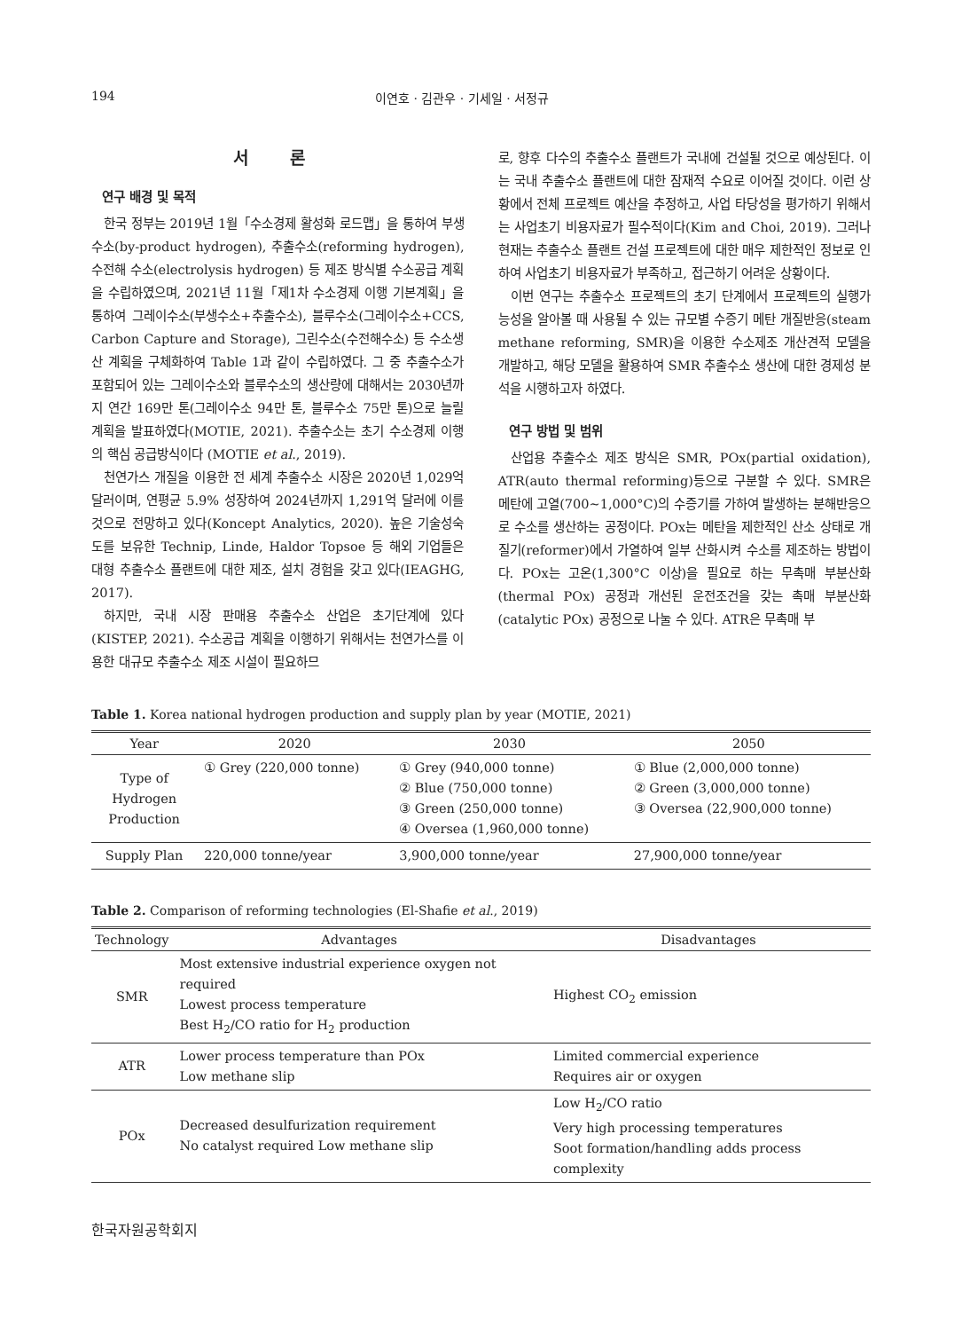194 이연호 · 김관우 · 기세일 · 서정규
서 론
연구 배경 및 목적
한국 정부는 2019년 1월「수소경제 활성화 로드맵」을 통하여 부생수소(by-product hydrogen), 추출수소(reforming hydrogen), 수전해 수소(electrolysis hydrogen) 등 제조 방식별 수소공급 계획을 수립하였으며, 2021년 11월「제1차 수소경제 이행 기본계획」을 통하여 그레이수소(부생수소+추출수소), 블루수소(그레이수소+CCS, Carbon Capture and Storage), 그린수소(수전해수소) 등 수소생산 계획을 구체화하여 Table 1과 같이 수립하였다. 그 중 추출수소가 포함되어 있는 그레이수소와 블루수소의 생산량에 대해서는 2030년까지 연간 169만 톤(그레이수소 94만 톤, 블루수소 75만 톤)으로 늘릴 계획을 발표하였다(MOTIE, 2021). 추출수소는 초기 수소경제 이행의 핵심 공급방식이다 (MOTIE et al., 2019).
천연가스 개질을 이용한 전 세계 추출수소 시장은 2020년 1,029억 달러이며, 연평균 5.9% 성장하여 2024년까지 1,291억 달러에 이를 것으로 전망하고 있다(Koncept Analytics, 2020). 높은 기술성숙도를 보유한 Technip, Linde, Haldor Topsoe 등 해외 기업들은 대형 추출수소 플랜트에 대한 제조, 설치 경험을 갖고 있다(IEAGHG, 2017).
하지만, 국내 시장 판매용 추출수소 산업은 초기단계에 있다(KISTEP, 2021). 수소공급 계획을 이행하기 위해서는 천연가스를 이용한 대규모 추출수소 제조 시설이 필요하므
로, 향후 다수의 추출수소 플랜트가 국내에 건설될 것으로 예상된다. 이는 국내 추출수소 플랜트에 대한 잠재적 수요로 이어질 것이다. 이런 상황에서 전체 프로젝트 예산을 추정하고, 사업 타당성을 평가하기 위해서는 사업초기 비용자료가 필수적이다(Kim and Choi, 2019). 그러나 현재는 추출수소 플랜트 건설 프로젝트에 대한 매우 제한적인 정보로 인하여 사업초기 비용자료가 부족하고, 접근하기 어려운 상황이다.
이번 연구는 추출수소 프로젝트의 초기 단계에서 프로젝트의 실행가능성을 알아볼 때 사용될 수 있는 규모별 수증기 메탄 개질반응(steam methane reforming, SMR)을 이용한 수소제조 개산견적 모델을 개발하고, 해당 모델을 활용하여 SMR 추출수소 생산에 대한 경제성 분석을 시행하고자 하였다.
연구 방법 및 범위
산업용 추출수소 제조 방식은 SMR, POx(partial oxidation), ATR(auto thermal reforming)등으로 구분할 수 있다. SMR은 메탄에 고열(700~1,000°C)의 수증기를 가하여 발생하는 분해반응으로 수소를 생산하는 공정이다. POx는 메탄을 제한적인 산소 상태로 개질기(reformer)에서 가열하여 일부 산화시켜 수소를 제조하는 방법이다. POx는 고온(1,300°C 이상)을 필요로 하는 무촉매 부분산화(thermal POx) 공정과 개선된 운전조건을 갖는 촉매 부분산화(catalytic POx) 공정으로 나눌 수 있다. ATR은 무촉매 부
Table 1. Korea national hydrogen production and supply plan by year (MOTIE, 2021)
| Year | 2020 | 2030 | 2050 |
| --- | --- | --- | --- |
| Type of Hydrogen Production | ① Grey (220,000 tonne) | ① Grey (940,000 tonne) ② Blue (750,000 tonne) ③ Green (250,000 tonne) ④ Oversea (1,960,000 tonne) | ① Blue (2,000,000 tonne) ② Green (3,000,000 tonne) ③ Oversea (22,900,000 tonne) |
| Supply Plan | 220,000 tonne/year | 3,900,000 tonne/year | 27,900,000 tonne/year |
Table 2. Comparison of reforming technologies (El-Shafie et al., 2019)
| Technology | Advantages | Disadvantages |
| --- | --- | --- |
| SMR | Most extensive industrial experience oxygen not required Lowest process temperature Best H<sub>2</sub>/CO ratio for H<sub>2</sub> production | Highest CO<sub>2</sub> emission |
| ATR | Lower process temperature than POx Low methane slip | Limited commercial experience Requires air or oxygen |
| POx | Decreased desulfurization requirement No catalyst required Low methane slip | Low H<sub>2</sub>/CO ratio Very high processing temperatures Soot formation/handling adds process complexity |
한국자원공학회지